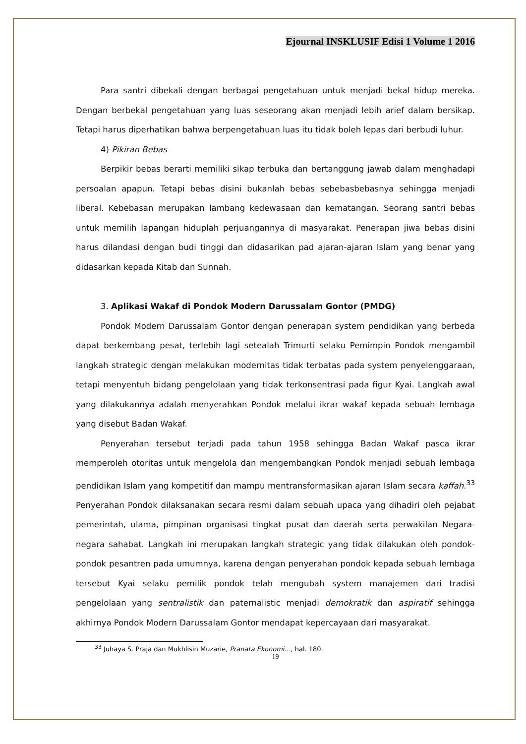Ejournal INSKLUSIF Edisi 1 Volume 1 2016
Para santri dibekali dengan berbagai pengetahuan untuk menjadi bekal hidup mereka. Dengan berbekal pengetahuan yang luas seseorang akan menjadi lebih arief dalam bersikap. Tetapi harus diperhatikan bahwa berpengetahuan luas itu tidak boleh lepas dari berbudi luhur.
4) Pikiran Bebas
Berpikir bebas berarti memiliki sikap terbuka dan bertanggung jawab dalam menghadapi persoalan apapun. Tetapi bebas disini bukanlah bebas sebebasbebasnya sehingga menjadi liberal. Kebebasan merupakan lambang kedewasaan dan kematangan. Seorang santri bebas untuk memilih lapangan hiduplah perjuangannya di masyarakat. Penerapan jiwa bebas disini harus dilandasi dengan budi tinggi dan didasarikan pad ajaran-ajaran Islam yang benar yang didasarkan kepada Kitab dan Sunnah.
3. Aplikasi Wakaf di Pondok Modern Darussalam Gontor (PMDG)
Pondok Modern Darussalam Gontor dengan penerapan system pendidikan yang berbeda dapat berkembang pesat, terlebih lagi setealah Trimurti selaku Pemimpin Pondok mengambil langkah strategic dengan melakukan modernitas tidak terbatas pada system penyelenggaraan, tetapi menyentuh bidang pengelolaan yang tidak terkonsentrasi pada figur Kyai. Langkah awal yang dilakukannya adalah menyerahkan Pondok melalui ikrar wakaf kepada sebuah lembaga yang disebut Badan Wakaf.
Penyerahan tersebut terjadi pada tahun 1958 sehingga Badan Wakaf pasca ikrar memperoleh otoritas untuk mengelola dan mengembangkan Pondok menjadi sebuah lembaga pendidikan Islam yang kompetitif dan mampu mentransformasikan ajaran Islam secara kaffah.<sup>33</sup> Penyerahan Pondok dilaksanakan secara resmi dalam sebuah upaca yang dihadiri oleh pejabat pemerintah, ulama, pimpinan organisasi tingkat pusat dan daerah serta perwakilan Negara-negara sahabat. Langkah ini merupakan langkah strategic yang tidak dilakukan oleh pondok-pondok pesantren pada umumnya, karena dengan penyerahan pondok kepada sebuah lembaga tersebut Kyai selaku pemilik pondok telah mengubah system manajemen dari tradisi pengelolaan yang sentralistik dan paternalistic menjadi demokratik dan aspiratif sehingga akhirnya Pondok Modern Darussalam Gontor mendapat kepercayaan dari masyarakat.
<sup>33</sup> Juhaya S. Praja dan Mukhlisin Muzarie, Pranata Ekonomi…, hal. 180.
19